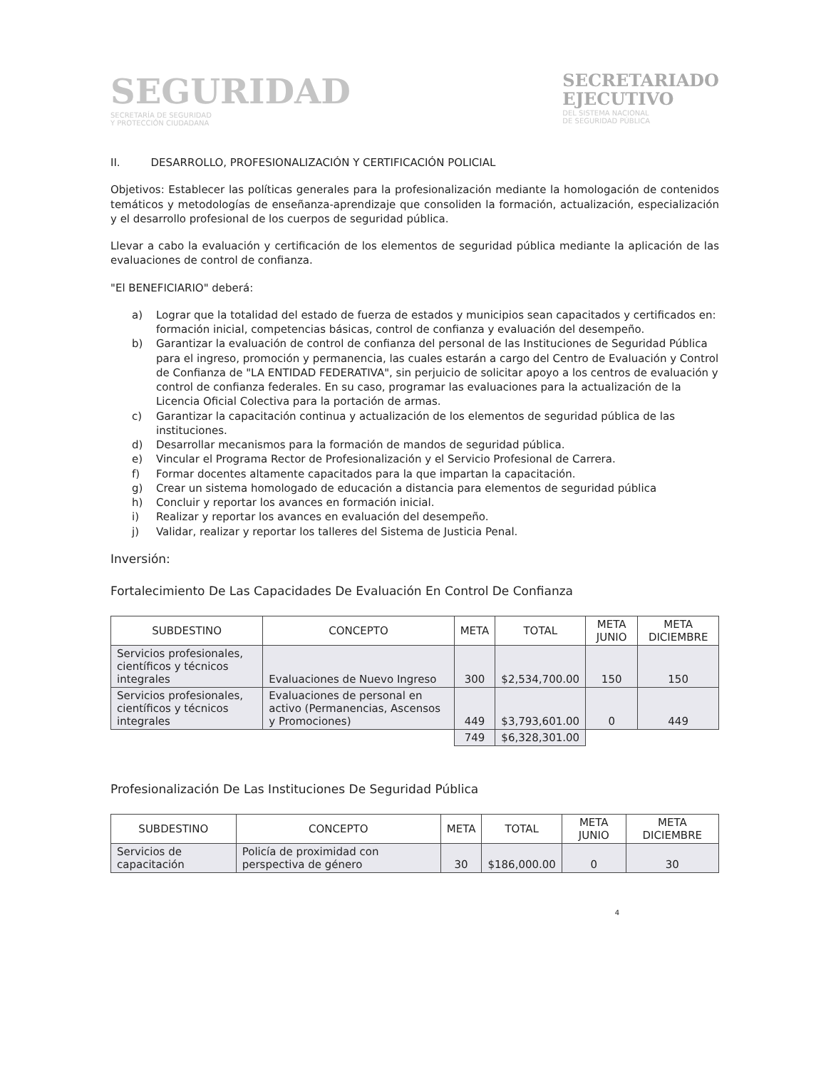SEGURIDAD
SECRETARÍA DE SEGURIDAD
Y PROTECCIÓN CIUDADANA
SECRETARIADO
EJECUTIVO
DEL SISTEMA NACIONAL
DE SEGURIDAD PÚBLICA
II. DESARROLLO, PROFESIONALIZACIÓN Y CERTIFICACIÓN POLICIAL
Objetivos: Establecer las políticas generales para la profesionalización mediante la homologación de contenidos temáticos y metodologías de enseñanza-aprendizaje que consoliden la formación, actualización, especialización y el desarrollo profesional de los cuerpos de seguridad pública.
Llevar a cabo la evaluación y certificación de los elementos de seguridad pública mediante la aplicación de las evaluaciones de control de confianza.
"El BENEFICIARIO" deberá:
a) Lograr que la totalidad del estado de fuerza de estados y municipios sean capacitados y certificados en: formación inicial, competencias básicas, control de confianza y evaluación del desempeño.
b) Garantizar la evaluación de control de confianza del personal de las Instituciones de Seguridad Pública para el ingreso, promoción y permanencia, las cuales estarán a cargo del Centro de Evaluación y Control de Confianza de "LA ENTIDAD FEDERATIVA", sin perjuicio de solicitar apoyo a los centros de evaluación y control de confianza federales. En su caso, programar las evaluaciones para la actualización de la Licencia Oficial Colectiva para la portación de armas.
c) Garantizar la capacitación continua y actualización de los elementos de seguridad pública de las instituciones.
d) Desarrollar mecanismos para la formación de mandos de seguridad pública.
e) Vincular el Programa Rector de Profesionalización y el Servicio Profesional de Carrera.
f) Formar docentes altamente capacitados para la que impartan la capacitación.
g) Crear un sistema homologado de educación a distancia para elementos de seguridad pública
h) Concluir y reportar los avances en formación inicial.
i) Realizar y reportar los avances en evaluación del desempeño.
j) Validar, realizar y reportar los talleres del Sistema de Justicia Penal.
Inversión:
Fortalecimiento De Las Capacidades De Evaluación En Control De Confianza
| SUBDESTINO | CONCEPTO | META | TOTAL | META JUNIO | META DICIEMBRE |
| --- | --- | --- | --- | --- | --- |
| Servicios profesionales, científicos y técnicos integrales | Evaluaciones de Nuevo Ingreso | 300 | $2,534,700.00 | 150 | 150 |
| Servicios profesionales, científicos y técnicos integrales | Evaluaciones de personal en activo (Permanencias, Ascensos y Promociones) | 449 | $3,793,601.00 | 0 | 449 |
| | | 749 | $6,328,301.00 | | |
Profesionalización De Las Instituciones De Seguridad Pública
| SUBDESTINO | CONCEPTO | META | TOTAL | META JUNIO | META DICIEMBRE |
| --- | --- | --- | --- | --- | --- |
| Servicios de capacitación | Policía de proximidad con perspectiva de género | 30 | $186,000.00 | 0 | 30 |
4